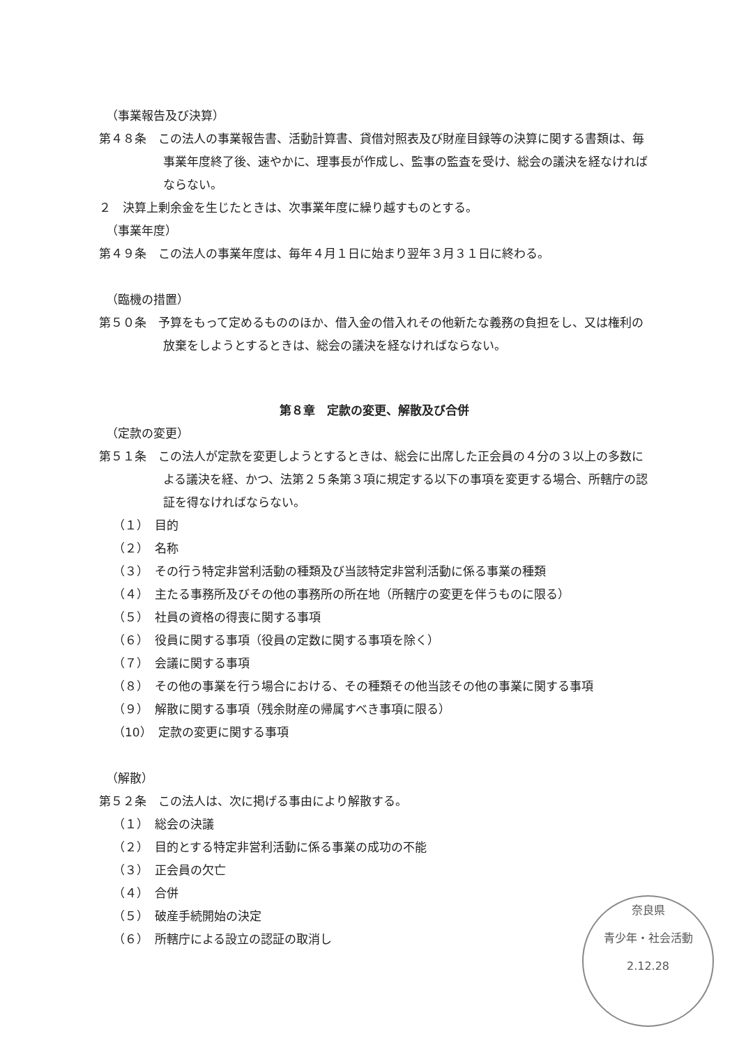（事業報告及び決算）
第４８条　この法人の事業報告書、活動計算書、貸借対照表及び財産目録等の決算に関する書類は、毎事業年度終了後、速やかに、理事長が作成し、監事の監査を受け、総会の議決を経なければならない。
２　決算上剰余金を生じたときは、次事業年度に繰り越すものとする。
（事業年度）
第４９条　この法人の事業年度は、毎年４月１日に始まり翌年３月３１日に終わる。
（臨機の措置）
第５０条　予算をもって定めるもののほか、借入金の借入れその他新たな義務の負担をし、又は権利の放棄をしようとするときは、総会の議決を経なければならない。
第８章　定款の変更、解散及び合併
（定款の変更）
第５１条　この法人が定款を変更しようとするときは、総会に出席した正会員の４分の３以上の多数による議決を経、かつ、法第２５条第３項に規定する以下の事項を変更する場合、所轄庁の認証を得なければならない。
（１）　目的
（２）　名称
（３）　その行う特定非営利活動の種類及び当該特定非営利活動に係る事業の種類
（４）　主たる事務所及びその他の事務所の所在地（所轄庁の変更を伴うものに限る）
（５）　社員の資格の得喪に関する事項
（６）　役員に関する事項（役員の定数に関する事項を除く）
（７）　会議に関する事項
（８）　その他の事業を行う場合における、その種類その他当該その他の事業に関する事項
（９）　解散に関する事項（残余財産の帰属すべき事項に限る）
（10）　定款の変更に関する事項
（解散）
第５２条　この法人は、次に掲げる事由により解散する。
（１）　総会の決議
（２）　目的とする特定非営利活動に係る事業の成功の不能
（３）　正会員の欠亡
（４）　合併
（５）　破産手続開始の決定
（６）　所轄庁による設立の認証の取消し
奈良県
青少年・社会活動
2.12.28